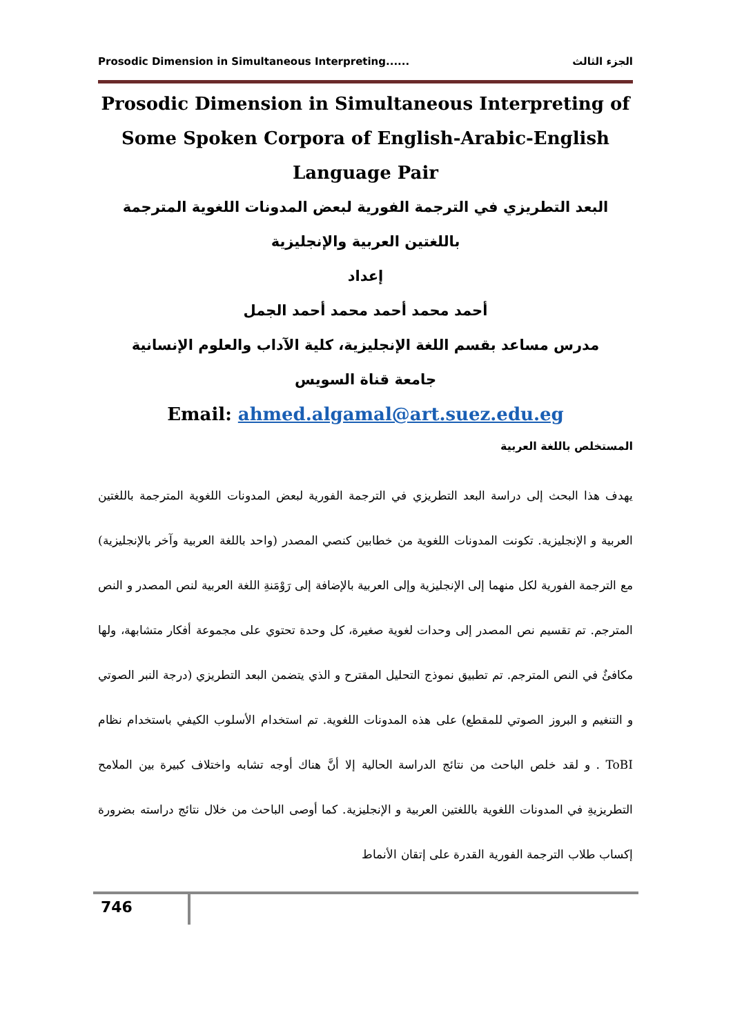Prosodic Dimension in Simultaneous Interpreting...... الجزء الثالث
Prosodic Dimension in Simultaneous Interpreting of Some Spoken Corpora of English-Arabic-English Language Pair
البعد التطريزي في الترجمة الفورية لبعض المدونات اللغوية المترجمة باللغتين العربية والإنجليزية
إعداد
أحمد محمد أحمد محمد أحمد الجمل
مدرس مساعد بقسم اللغة الإنجليزية، كلية الآداب والعلوم الإنسانية
جامعة قناة السويس
Email: ahmed.algamal@art.suez.edu.eg
المستخلص باللغة العربية
يهدف هذا البحث إلى دراسة البعد التطريزي في الترجمة الفورية لبعض المدونات اللغوية المترجمة باللغتين العربية و الإنجليزية. تكونت المدونات اللغوية من خطابين كنصي المصدر (واحد باللغة العربية وآخر بالإنجليزية) مع الترجمة الفورية لكل منهما إلى الإنجليزية وإلى العربية بالإضافة إلى رَوْمَنةِ اللغة العربية لنص المصدر و النص المترجم. تم تقسيم نص المصدر إلى وحدات لغوية صغيرة، كل وحدة تحتوي على مجموعة أفكار متشابهة، ولها مكافئٌ في النص المترجم. تم تطبيق نموذج التحليل المقترح و الذي يتضمن البعد التطريزي (درجة النبر الصوتي و التنغيم و البروز الصوتي للمقطع) على هذه المدونات اللغوية. تم استخدام الأسلوب الكيفي باستخدام نظام ToBI . و لقد خلص الباحث من نتائج الدراسة الحالية إلا أنَّ هناك أوجه تشابه واختلاف كبيرة بين الملامح التطريزيةِ في المدونات اللغوية باللغتين العربية و الإنجليزية. كما أوصى الباحث من خلال نتائج دراسته بضرورة إكساب طلاب الترجمة الفورية القدرة على إتقان الأنماط
746